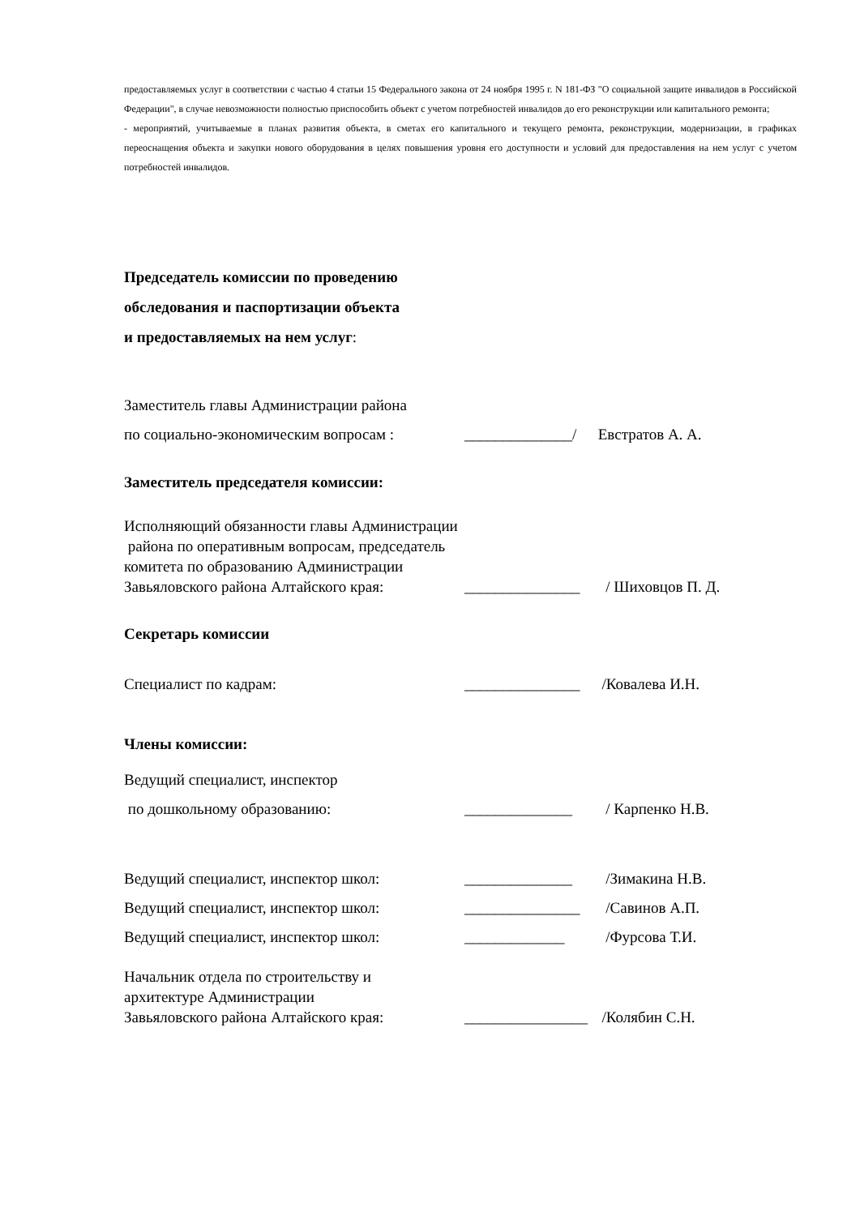предоставляемых услуг в соответствии с частью 4 статьи 15 Федерального закона от 24 ноября 1995 г. N 181-ФЗ "О социальной защите инвалидов в Российской Федерации", в случае невозможности полностью приспособить объект с учетом потребностей инвалидов до его реконструкции или капитального ремонта;
- мероприятий, учитываемые в планах развития объекта, в сметах его капитального и текущего ремонта, реконструкции, модернизации, в графиках переоснащения объекта и закупки нового оборудования в целях повышения уровня его доступности и условий для предоставления на нем услуг с учетом потребностей инвалидов.
Председатель комиссии по проведению
обследования и паспортизации объекта
и предоставляемых на нем услуг:
Заместитель главы Администрации района
по социально-экономическим вопросам : ______________/ Евстратов А. А.
Заместитель председателя комиссии:
Исполняющий обязанности главы Администрации
района по оперативным вопросам, председатель
комитета по образованию Администрации
Завьяловского района Алтайского края: _______________ / Шиховцов П. Д.
Секретарь комиссии
Специалист по кадрам: _______________ /Ковалева И.Н.
Члены комиссии:
Ведущий специалист, инспектор
по дошкольному образованию: ______________ / Карпенко Н.В.
Ведущий специалист, инспектор школ: ______________ /Зимакина Н.В.
Ведущий специалист, инспектор школ: _______________ /Савинов А.П.
Ведущий специалист, инспектор школ: _____________ /Фурсова Т.И.
Начальник отдела по строительству и
архитектуре Администрации
Завьяловского района Алтайского края: ________________ /Колябин С.Н.